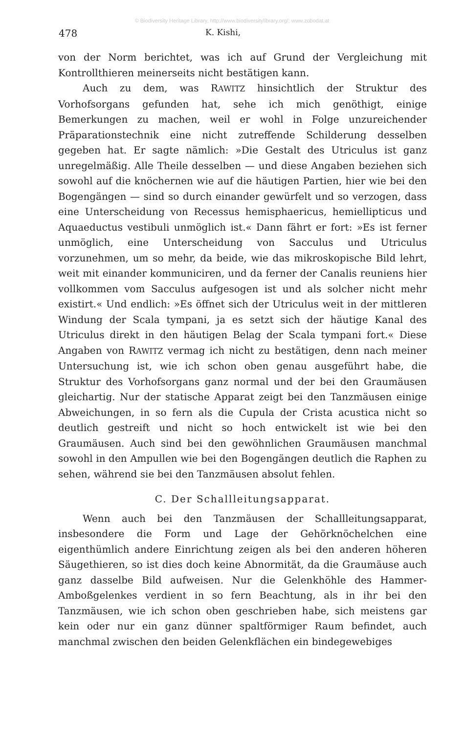© Biodiversity Heritage Library, http://www.biodiversitylibrary.org/; www.zobodat.at
478 K. Kishi,
von der Norm berichtet, was ich auf Grund der Vergleichung mit Kontrollthieren meinerseits nicht bestätigen kann.
Auch zu dem, was RAWITZ hinsichtlich der Struktur des Vorhofsorgans gefunden hat, sehe ich mich genöthigt, einige Bemerkungen zu machen, weil er wohl in Folge unzureichender Präparationstechnik eine nicht zutreffende Schilderung desselben gegeben hat. Er sagte nämlich: »Die Gestalt des Utriculus ist ganz unregelmäßig. Alle Theile desselben — und diese Angaben beziehen sich sowohl auf die knöchernen wie auf die häutigen Partien, hier wie bei den Bogengängen — sind so durch einander gewürfelt und so verzogen, dass eine Unterscheidung von Recessus hemisphaericus, hemiellipticus und Aquaeductus vestibuli unmöglich ist.« Dann fährt er fort: »Es ist ferner unmöglich, eine Unterscheidung von Sacculus und Utriculus vorzunehmen, um so mehr, da beide, wie das mikroskopische Bild lehrt, weit mit einander kommuniciren, und da ferner der Canalis reuniens hier vollkommen vom Sacculus aufgesogen ist und als solcher nicht mehr existirt.« Und endlich: »Es öffnet sich der Utriculus weit in der mittleren Windung der Scala tympani, ja es setzt sich der häutige Kanal des Utriculus direkt in den häutigen Belag der Scala tympani fort.« Diese Angaben von RAWITZ vermag ich nicht zu bestätigen, denn nach meiner Untersuchung ist, wie ich schon oben genau ausgeführt habe, die Struktur des Vorhofsorgans ganz normal und der bei den Graumäusen gleichartig. Nur der statische Apparat zeigt bei den Tanzmäusen einige Abweichungen, in so fern als die Cupula der Crista acustica nicht so deutlich gestreift und nicht so hoch entwickelt ist wie bei den Graumäusen. Auch sind bei den gewöhnlichen Graumäusen manchmal sowohl in den Ampullen wie bei den Bogengängen deutlich die Raphen zu sehen, während sie bei den Tanzmäusen absolut fehlen.
C. Der Schallleitungsapparat.
Wenn auch bei den Tanzmäusen der Schallleitungsapparat, insbesondere die Form und Lage der Gehörknöchelchen eine eigenthümlich andere Einrichtung zeigen als bei den anderen höheren Säugethieren, so ist dies doch keine Abnormität, da die Graumäuse auch ganz dasselbe Bild aufweisen. Nur die Gelenkhöhle des Hammer-Amboßgelenkes verdient in so fern Beachtung, als in ihr bei den Tanzmäusen, wie ich schon oben geschrieben habe, sich meistens gar kein oder nur ein ganz dünner spaltförmiger Raum befindet, auch manchmal zwischen den beiden Gelenkflächen ein bindegewebiges